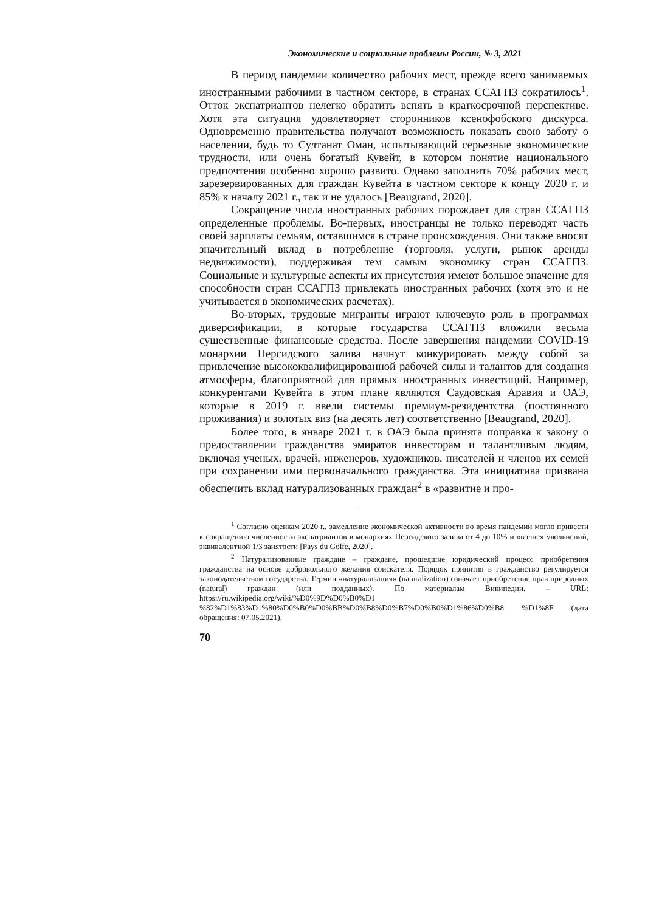Экономические и социальные проблемы России, № 3, 2021
В период пандемии количество рабочих мест, прежде всего занимаемых иностранными рабочими в частном секторе, в странах ССАГПЗ сократилось<sup>1</sup>. Отток экспатриантов нелегко обратить вспять в краткосрочной перспективе. Хотя эта ситуация удовлетворяет сторонников ксенофобского дискурса. Одновременно правительства получают возможность показать свою заботу о населении, будь то Султанат Оман, испытывающий серьезные экономические трудности, или очень богатый Кувейт, в котором понятие национального предпочтения особенно хорошо развито. Однако заполнить 70% рабочих мест, зарезервированных для граждан Кувейта в частном секторе к концу 2020 г. и 85% к началу 2021 г., так и не удалось [Beaugrand, 2020].
Сокращение числа иностранных рабочих порождает для стран ССАГПЗ определенные проблемы. Во-первых, иностранцы не только переводят часть своей зарплаты семьям, оставшимся в стране происхождения. Они также вносят значительный вклад в потребление (торговля, услуги, рынок аренды недвижимости), поддерживая тем самым экономику стран ССАГПЗ. Социальные и культурные аспекты их присутствия имеют большое значение для способности стран ССАГПЗ привлекать иностранных рабочих (хотя это и не учитывается в экономических расчетах).
Во-вторых, трудовые мигранты играют ключевую роль в программах диверсификации, в которые государства ССАГПЗ вложили весьма существенные финансовые средства. После завершения пандемии COVID-19 монархии Персидского залива начнут конкурировать между собой за привлечение высококвалифицированной рабочей силы и талантов для создания атмосферы, благоприятной для прямых иностранных инвестиций. Например, конкурентами Кувейта в этом плане являются Саудовская Аравия и ОАЭ, которые в 2019 г. ввели системы премиум-резидентства (постоянного проживания) и золотых виз (на десять лет) соответственно [Beaugrand, 2020].
Более того, в январе 2021 г. в ОАЭ была принята поправка к закону о предоставлении гражданства эмиратов инвесторам и талантливым людям, включая ученых, врачей, инженеров, художников, писателей и членов их семей при сохранении ими первоначального гражданства. Эта инициатива призвана обеспечить вклад натурализованных граждан<sup>2</sup> в «развитие и про-
<sup>1</sup> Согласно оценкам 2020 г., замедление экономической активности во время пандемии могло привести к сокращению численности экспатриантов в монархиях Персидского залива от 4 до 10% и «волне» увольнений, эквивалентной 1/3 занятости [Pays du Golfe, 2020].
<sup>2</sup> Натурализованные граждане – граждане, прошедшие юридический процесс приобретения гражданства на основе добровольного желания соискателя. Порядок принятия в гражданство регулируется законодательством государства. Термин «натурализация» (naturalization) означает приобретение прав природных (natural) граждан (или подданных). По материалам Википедии. – URL: https://ru.wikipedia.org/wiki/%D0%9D%D0%B0%D1 %82%D1%83%D1%80%D0%B0%D0%BB%D0%B8%D0%B7%D0%B0%D1%86%D0%B8 %D1%8F (дата обращения: 07.05.2021).
70